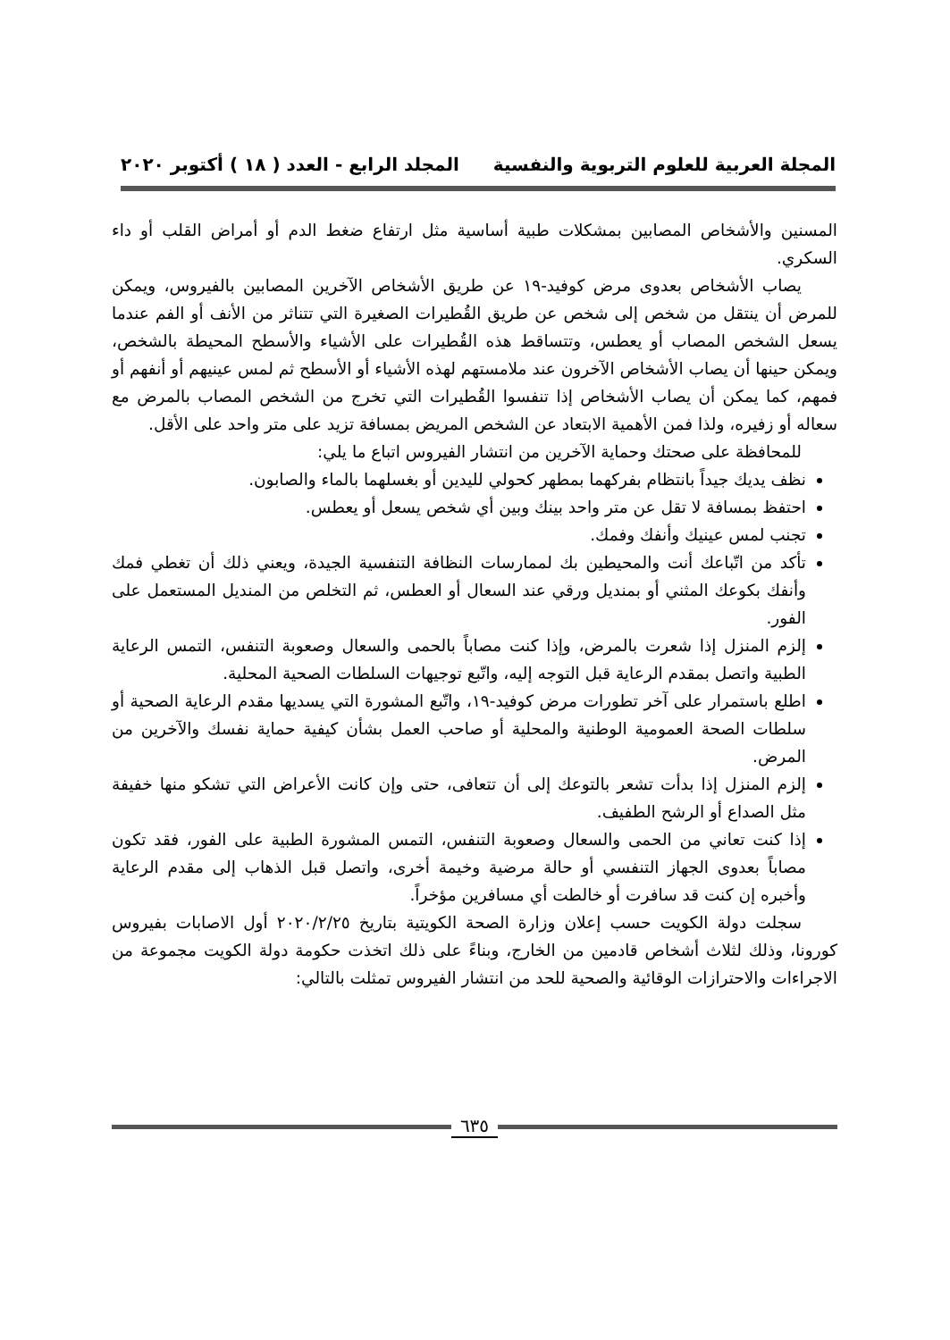المجلة العربية للعلوم التربوية والنفسية المجلد الرابع - العدد ( ١٨ ) أكتوبر ٢٠٢٠
المسنين والأشخاص المصابين بمشكلات طبية أساسية مثل ارتفاع ضغط الدم أو أمراض القلب أو داء السكري.
يصاب الأشخاص بعدوى مرض كوفيد-١٩ عن طريق الأشخاص الآخرين المصابين بالفيروس، ويمكن للمرض أن ينتقل من شخص إلى شخص عن طريق القُطيرات الصغيرة التي تتناثر من الأنف أو الفم عندما يسعل الشخص المصاب أو يعطس، وتتساقط هذه القُطيرات على الأشياء والأسطح المحيطة بالشخص، ويمكن حينها أن يصاب الأشخاص الآخرون عند ملامستهم لهذه الأشياء أو الأسطح ثم لمس عينيهم أو أنفهم أو فمهم، كما يمكن أن يصاب الأشخاص إذا تنفسوا القُطيرات التي تخرج من الشخص المصاب بالمرض مع سعاله أو زفيره، ولذا فمن الأهمية الابتعاد عن الشخص المريض بمسافة تزيد على متر واحد على الأقل.
للمحافظة على صحتك وحماية الآخرين من انتشار الفيروس اتباع ما يلي:
نظف يديك جيداً بانتظام بفركهما بمطهر كحولي لليدين أو بغسلهما بالماء والصابون.
احتفظ بمسافة لا تقل عن متر واحد بينك وبين أي شخص يسعل أو يعطس.
تجنب لمس عينيك وأنفك وفمك.
تأكد من اتّباعك أنت والمحيطين بك لممارسات النظافة التنفسية الجيدة، ويعني ذلك أن تغطي فمك وأنفك بكوعك المثني أو بمنديل ورقي عند السعال أو العطس، ثم التخلص من المنديل المستعمل على الفور.
إلزم المنزل إذا شعرت بالمرض، وإذا كنت مصاباً بالحمى والسعال وصعوبة التنفس، التمس الرعاية الطبية واتصل بمقدم الرعاية قبل التوجه إليه، واتّبع توجيهات السلطات الصحية المحلية.
اطلع باستمرار على آخر تطورات مرض كوفيد-١٩، واتّبع المشورة التي يسديها مقدم الرعاية الصحية أو سلطات الصحة العمومية الوطنية والمحلية أو صاحب العمل بشأن كيفية حماية نفسك والآخرين من المرض.
إلزم المنزل إذا بدأت تشعر بالتوعك إلى أن تتعافى، حتى وإن كانت الأعراض التي تشكو منها خفيفة مثل الصداع أو الرشح الطفيف.
إذا كنت تعاني من الحمى والسعال وصعوبة التنفس، التمس المشورة الطبية على الفور، فقد تكون مصاباً بعدوى الجهاز التنفسي أو حالة مرضية وخيمة أخرى، واتصل قبل الذهاب إلى مقدم الرعاية وأخبره إن كنت قد سافرت أو خالطت أي مسافرين مؤخراً.
سجلت دولة الكويت حسب إعلان وزارة الصحة الكويتية بتاريخ ٢٠٢٠/٢/٢٥ أول الاصابات بفيروس كورونا، وذلك لثلاث أشخاص قادمين من الخارج، وبناءً على ذلك اتخذت حكومة دولة الكويت مجموعة من الاجراءات والاحترازات الوقائية والصحية للحد من انتشار الفيروس تمثلت بالتالي:
٦٣٥